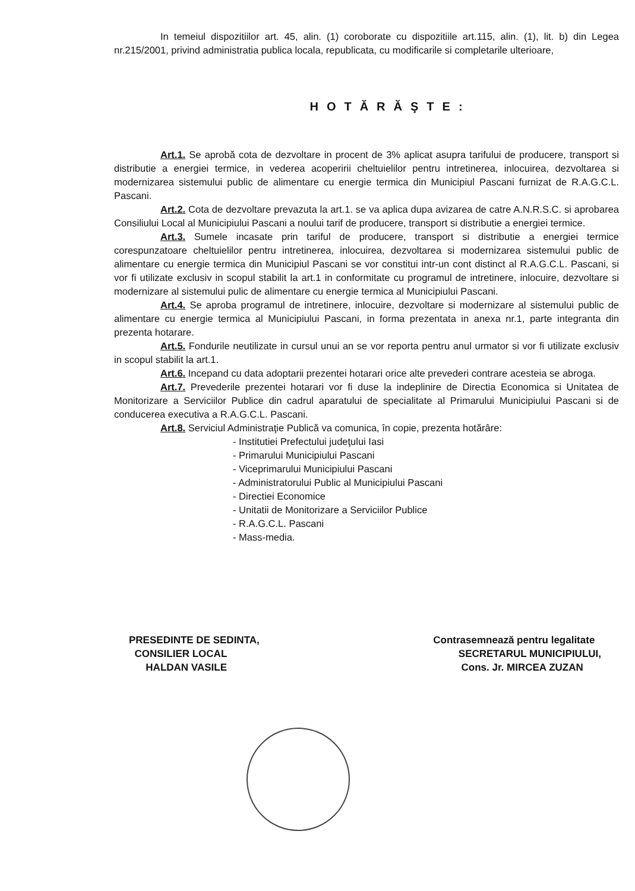In temeiul dispozitiilor art. 45, alin. (1) coroborate cu dispozitiile art.115, alin. (1), lit. b) din Legea nr.215/2001, privind administratia publica locala, republicata, cu modificarile si completarile ulterioare,
HOTĂRĂŞTE:
Art.1. Se aprobă cota de dezvoltare in procent de 3% aplicat asupra tarifului de producere, transport si distributie a energiei termice, in vederea acoperirii cheltuielilor pentru intretinerea, inlocuirea, dezvoltarea si modernizarea sistemului public de alimentare cu energie termica din Municipiul Pascani furnizat de R.A.G.C.L. Pascani.
Art.2. Cota de dezvoltare prevazuta la art.1. se va aplica dupa avizarea de catre A.N.R.S.C. si aprobarea Consiliului Local al Municipiului Pascani a noului tarif de producere, transport si distributie a energiei termice.
Art.3. Sumele incasate prin tariful de producere, transport si distributie a energiei termice corespunzatoare cheltuielilor pentru intretinerea, inlocuirea, dezvoltarea si modernizarea sistemului public de alimentare cu energie termica din Municipiul Pascani se vor constitui intr-un cont distinct al R.A.G.C.L. Pascani, si vor fi utilizate exclusiv in scopul stabilit la art.1 in conformitate cu programul de intretinere, inlocuire, dezvoltare si modernizare al sistemului pulic de alimentare cu energie termica al Municipiului Pascani.
Art.4. Se aproba programul de intretinere, inlocuire, dezvoltare si modernizare al sistemului public de alimentare cu energie termica al Municipiului Pascani, in forma prezentata in anexa nr.1, parte integranta din prezenta hotarare.
Art.5. Fondurile neutilizate in cursul unui an se vor reporta pentru anul urmator si vor fi utilizate exclusiv in scopul stabilit la art.1.
Art.6. Incepand cu data adoptarii prezentei hotarari orice alte prevederi contrare acesteia se abroga.
Art.7. Prevederile prezentei hotarari vor fi duse la indeplinire de Directia Economica si Unitatea de Monitorizare a Serviciilor Publice din cadrul aparatului de specialitate al Primarului Municipiului Pascani si de conducerea executiva a R.A.G.C.L. Pascani.
Art.8. Serviciul Administraţie Publică va comunica, în copie, prezenta hotărâre:
- Institutiei Prefectului judeţului Iasi
- Primarului Municipiului Pascani
- Viceprimarului Municipiului Pascani
- Administratorului Public al Municipiului Pascani
- Directiei Economice
- Unitatii de Monitorizare a Serviciilor Publice
- R.A.G.C.L. Pascani
- Mass-media.
PRESEDINTE DE SEDINTA,
CONSILIER LOCAL
HALDAN VASILE
Contrasemnează pentru legalitate
SECRETARUL MUNICIPIULUI,
Cons. Jr. MIRCEA ZUZAN